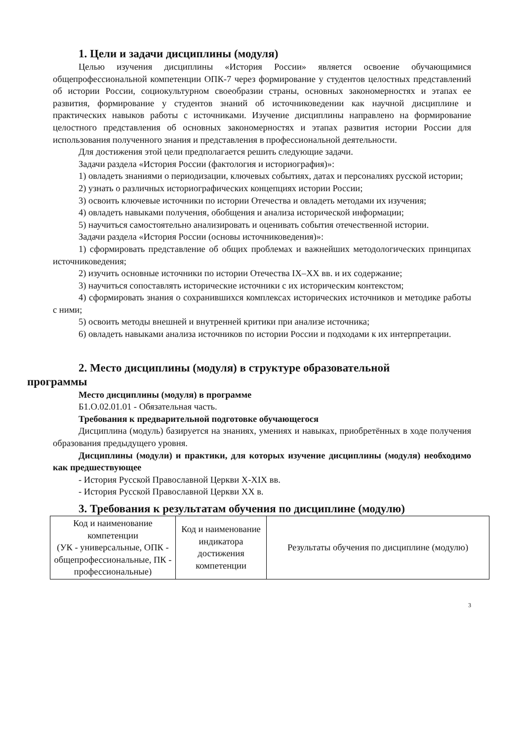1. Цели и задачи дисциплины (модуля)
Целью изучения дисциплины «История России» является освоение обучающимися общепрофессиональной компетенции ОПК-7 через формирование у студентов целостных представлений об истории России, социокультурном своеобразии страны, основных закономерностях и этапах ее развития, формирование у студентов знаний об источниковедении как научной дисциплине и практических навыков работы с источниками. Изучение дисциплины направлено на формирование целостного представления об основных закономерностях и этапах развития истории России для использования полученного знания и представления в профессиональной деятельности.
Для достижения этой цели предполагается решить следующие задачи.
Задачи раздела «История России (фактология и историография)»:
1) овладеть знаниями о периодизации, ключевых событиях, датах и персоналиях русской истории;
2) узнать о различных историографических концепциях истории России;
3) освоить ключевые источники по истории Отечества и овладеть методами их изучения;
4) овладеть навыками получения, обобщения и анализа исторической информации;
5) научиться самостоятельно анализировать и оценивать события отечественной истории.
Задачи раздела «История России (основы источниковедения)»:
1) сформировать представление об общих проблемах и важнейших методологических принципах источниковедения;
2) изучить основные источники по истории Отечества IX–XX вв. и их содержание;
3) научиться сопоставлять исторические источники с их историческим контекстом;
4) сформировать знания о сохранившихся комплексах исторических источников и методике работы с ними;
5) освоить методы внешней и внутренней критики при анализе источника;
6) овладеть навыками анализа источников по истории России и подходами к их интерпретации.
2. Место дисциплины (модуля) в структуре образовательной
программы
Место дисциплины (модуля) в программе
Б1.О.02.01.01 - Обязательная часть.
Требования к предварительной подготовке обучающегося
Дисциплина (модуль) базируется на знаниях, умениях и навыках, приобретённых в ходе получения образования предыдущего уровня.
Дисциплины (модули) и практики, для которых изучение дисциплины (модуля) необходимо как предшествующее
- История Русской Православной Церкви X-XIX вв.
- История Русской Православной Церкви XX в.
3. Требования к результатам обучения по дисциплине (модулю)
| Код и наименование компетенции (УК - универсальные, ОПК - общепрофессиональные, ПК - профессиональные) | Код и наименование индикатора достижения компетенции | Результаты обучения по дисциплине (модулю) |
3